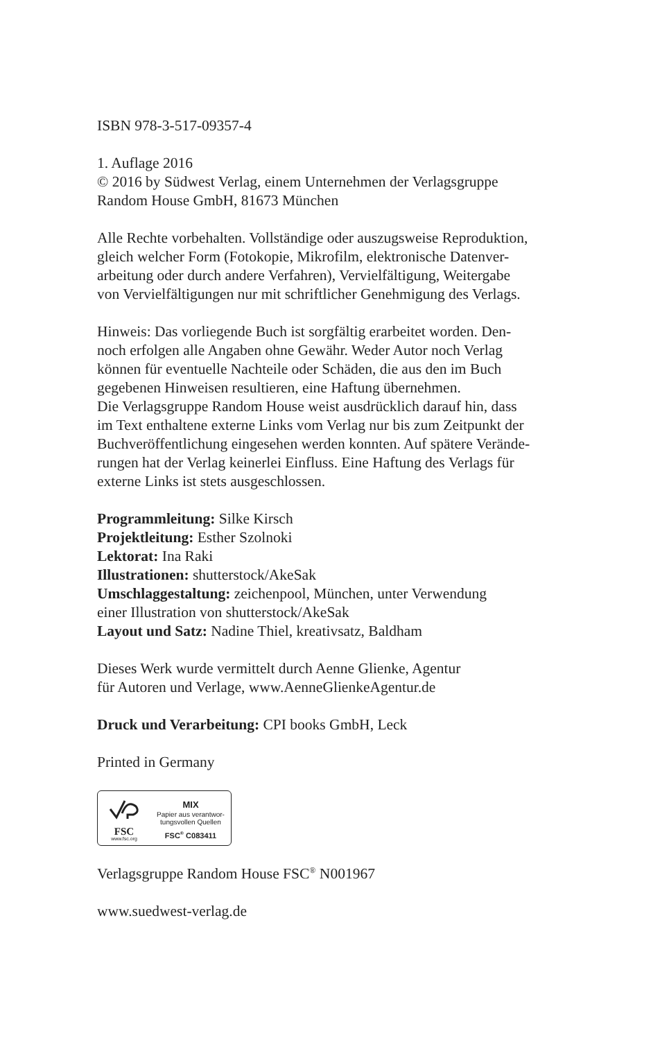ISBN 978-3-517-09357-4
1. Auflage 2016
© 2016 by Südwest Verlag, einem Unternehmen der Verlagsgruppe
Random House GmbH, 81673 München
Alle Rechte vorbehalten. Vollständige oder auszugsweise Reproduktion,
gleich welcher Form (Fotokopie, Mikrofilm, elektronische Datenver-
arbeitung oder durch andere Verfahren), Vervielfältigung, Weitergabe
von Vervielfältigungen nur mit schriftlicher Genehmigung des Verlags.
Hinweis: Das vorliegende Buch ist sorgfältig erarbeitet worden. Den-
noch erfolgen alle Angaben ohne Gewähr. Weder Autor noch Verlag
können für eventuelle Nachteile oder Schäden, die aus den im Buch
gegebenen Hinweisen resultieren, eine Haftung übernehmen.
Die Verlagsgruppe Random House weist ausdrücklich darauf hin, dass
im Text enthaltene externe Links vom Verlag nur bis zum Zeitpunkt der
Buchveröffentlichung eingesehen werden konnten. Auf spätere Verände-
rungen hat der Verlag keinerlei Einfluss. Eine Haftung des Verlags für
externe Links ist stets ausgeschlossen.
Programmleitung: Silke Kirsch
Projektleitung: Esther Szolnoki
Lektorat: Ina Raki
Illustrationen: shutterstock/AkeSak
Umschlaggestaltung: zeichenpool, München, unter Verwendung
einer Illustration von shutterstock/AkeSak
Layout und Satz: Nadine Thiel, kreativsatz, Baldham
Dieses Werk wurde vermittelt durch Aenne Glienke, Agentur
für Autoren und Verlage, www.AenneGlienkeAgentur.de
Druck und Verarbeitung: CPI books GmbH, Leck
Printed in Germany
FSC
www.fsc.org
MIX
Papier aus verantwor-
tungsvollen Quellen
FSC<sup>®</sup> C083411
Verlagsgruppe Random House FSC<sup>®</sup> N001967
www.suedwest-verlag.de